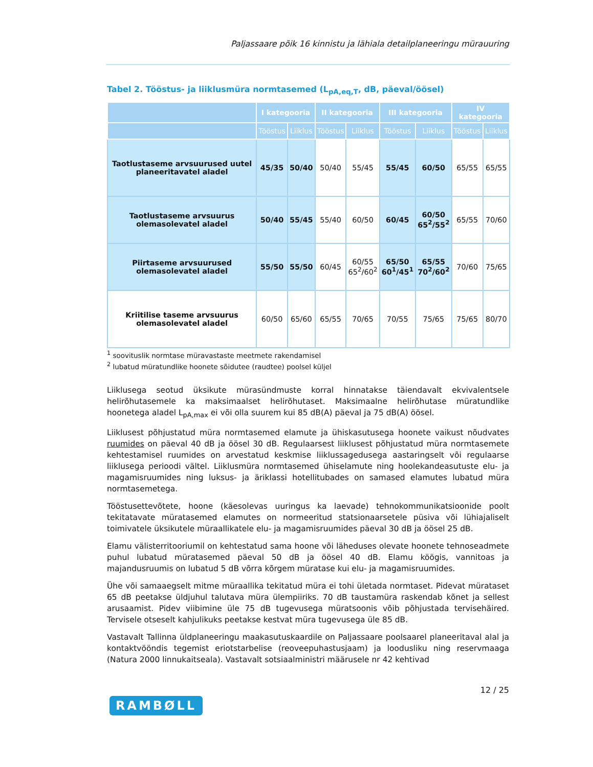Paljassaare põik 16 kinnistu ja lähiala detailplaneeringu mürauuring
Tabel 2. Tööstus- ja liiklusmüra normtasemed (L<sub>pA,eq,T</sub>, dB, päeval/öösel)
| | I kategooria | | II kategooria | | III kategooria | | IV kategooria | |
| --- | --- | --- | --- | --- | --- | --- | --- | --- |
| | Tööstus | Liiklus | Tööstus | Liiklus | Tööstus | Liiklus | Tööstus | Liiklus |
| Taotlustaseme arvsuurused uutel planeeritavatel aladel | 45/35 | 50/40 | 50/40 | 55/45 | 55/45 | 60/50 | 65/55 | 65/55 |
| Taotlustaseme arvsuurus olemasolevatel aladel | 50/40 | 55/45 | 55/40 | 60/50 | 60/45 | 60/50 65<sup>2</sup>/55<sup>2</sup> | 65/55 | 70/60 |
| Piirtaseme arvsuurused olemasolevatel aladel | 55/50 | 55/50 | 60/45 | 60/55 65<sup>2</sup>/60<sup>2</sup> | 65/50 60<sup>1</sup>/45<sup>1</sup> | 65/55 70<sup>2</sup>/60<sup>2</sup> | 70/60 | 75/65 |
| Kriitilise taseme arvsuurus olemasolevatel aladel | 60/50 | 65/60 | 65/55 | 70/65 | 70/55 | 75/65 | 75/65 | 80/70 |
<sup>1</sup> soovituslik normtase müravastaste meetmete rakendamisel
<sup>2</sup> lubatud müratundlike hoonete sõidutee (raudtee) poolsel küljel
Liiklusega seotud üksikute mürasündmuste korral hinnatakse täiendavalt ekvivalentsele helirõhutasemele ka maksimaalset helirõhutaset. Maksimaalne helirõhutase müratundlike hoonetega aladel L<sub>pA,max</sub> ei või olla suurem kui 85 dB(A) päeval ja 75 dB(A) öösel.
Liiklusest põhjustatud müra normtasemed elamute ja ühiskasutusega hoonete vaikust nõudvates ruumides on päeval 40 dB ja öösel 30 dB. Regulaarsest liiklusest põhjustatud müra normtasemete kehtestamisel ruumides on arvestatud keskmise liiklussagedusega aastaringselt või regulaarse liiklusega perioodi vältel. Liiklusmüra normtasemed ühiselamute ning hoolekandeasutuste elu- ja magamisruumides ning luksus- ja äriklassi hotellitubades on samased elamutes lubatud müra normtasemetega.
Tööstusettevõtete, hoone (käesolevas uuringus ka laevade) tehnokommunikatsioonide poolt tekitatavate müratasemed elamutes on normeeritud statsionaarsetele püsiva või lühiajaliselt toimivatele üksikutele müraallikatele elu- ja magamisruumides päeval 30 dB ja öösel 25 dB.
Elamu välisterritooriumil on kehtestatud sama hoone või läheduses olevate hoonete tehnoseadmete puhul lubatud müratasemed päeval 50 dB ja öösel 40 dB. Elamu köögis, vannitoas ja majandusruumis on lubatud 5 dB võrra kõrgem müratase kui elu- ja magamisruumides.
Ühe või samaaegselt mitme müraallika tekitatud müra ei tohi ületada normtaset. Pidevat mürataset 65 dB peetakse üldjuhul talutava müra ülempiiriks. 70 dB taustamüra raskendab kõnet ja sellest arusaamist. Pidev viibimine üle 75 dB tugevusega müratsoonis võib põhjustada tervisehäired. Tervisele otseselt kahjulikuks peetakse kestvat müra tugevusega üle 85 dB.
Vastavalt Tallinna üldplaneeringu maakasutuskaardile on Paljassaare poolsaarel planeeritaval alal ja kontaktvööndis tegemist eriotstarbelise (reoveepuhastusjaam) ja loodusliku ning reservmaaga (Natura 2000 linnukaitseala). Vastavalt sotsiaalministri määrusele nr 42 kehtivad
12 / 25
RAMBØLL